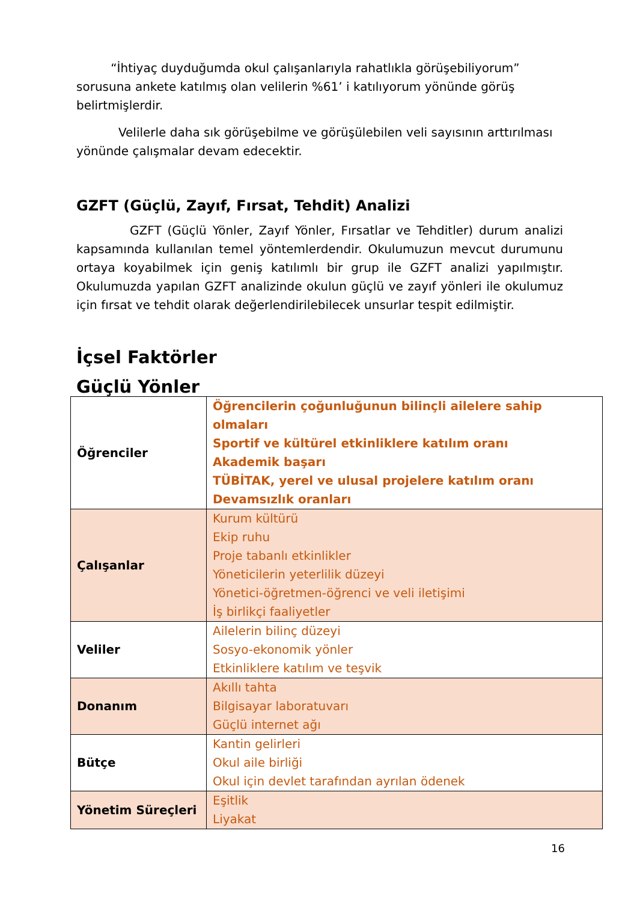“İhtiyaç duyduğumda okul çalışanlarıyla rahatlıkla görüşebiliyorum” sorusuna ankete katılmış olan velilerin %61’ i katılıyorum yönünde görüş belirtmişlerdir.
Velilerle daha sık görüşebilme ve görüşülebilen veli sayısının arttırılması yönünde çalışmalar devam edecektir.
GZFT (Güçlü, Zayıf, Fırsat, Tehdit) Analizi
GZFT (Güçlü Yönler, Zayıf Yönler, Fırsatlar ve Tehditler) durum analizi kapsamında kullanılan temel yöntemlerdendir. Okulumuzun mevcut durumunu ortaya koyabilmek için geniş katılımlı bir grup ile GZFT analizi yapılmıştır. Okulumuzda yapılan GZFT analizinde okulun güçlü ve zayıf yönleri ile okulumuz için fırsat ve tehdit olarak değerlendirilebilecek unsurlar tespit edilmiştir.
İçsel Faktörler
Güçlü Yönler
| Öğrenciler | Öğrencilerin çoğunluğunun bilinçli ailelere sahip olmaları Sportif ve kültürel etkinliklere katılım oranı Akademik başarı TÜBİTAK, yerel ve ulusal projelere katılım oranı Devamsızlık oranları |
| Çalışanlar | Kurum kültürü Ekip ruhu Proje tabanlı etkinlikler Yöneticilerin yeterlilik düzeyi Yönetici-öğretmen-öğrenci ve veli iletişimi İş birlikçi faaliyetler |
| Veliler | Ailelerin bilinç düzeyi Sosyo-ekonomik yönler Etkinliklere katılım ve teşvik |
| Donanım | Akıllı tahta Bilgisayar laboratuvarı Güçlü internet ağı |
| Bütçe | Kantin gelirleri Okul aile birliği Okul için devlet tarafından ayrılan ödenek |
| Yönetim Süreçleri | Eşitlik Liyakat |
16